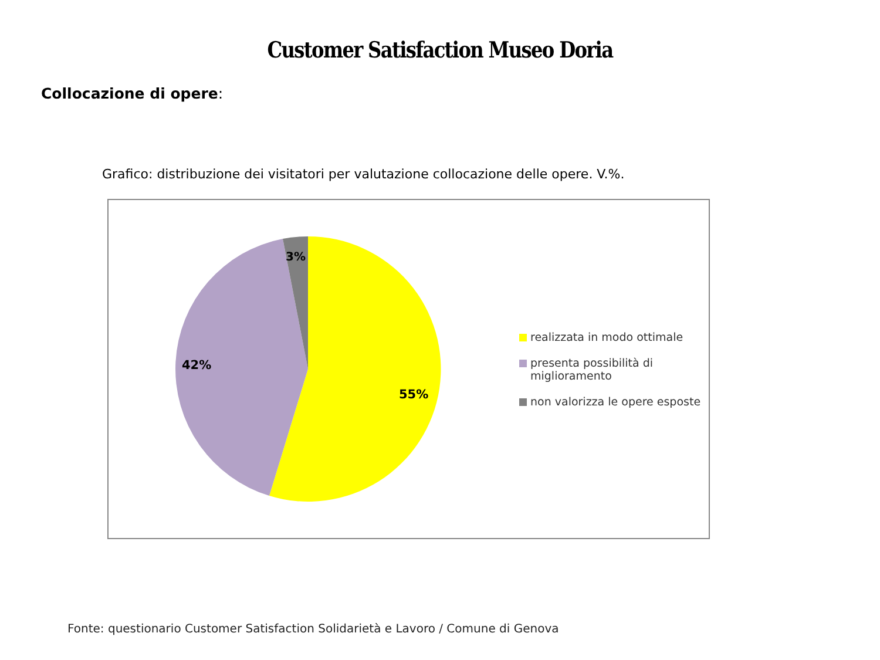Customer Satisfaction Museo Doria
Collocazione di opere:
Grafico: distribuzione dei visitatori per valutazione collocazione delle opere. V.%.
55%
42%
3%
realizzata in modo ottimale
presenta possibilità di
miglioramento
non valorizza le opere esposte
Fonte: questionario Customer Satisfaction Solidarietà e Lavoro / Comune di Genova